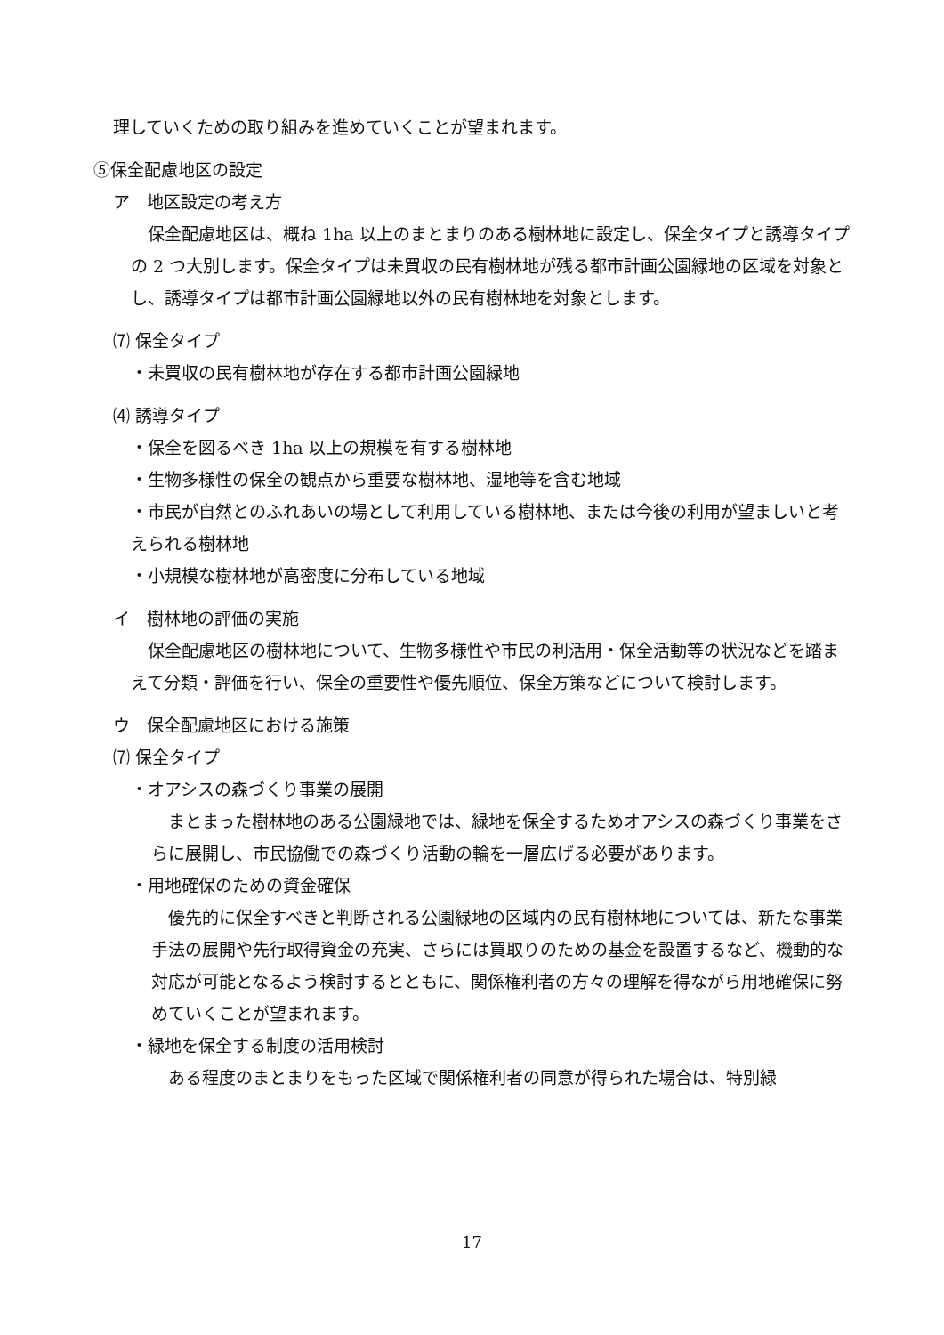理していくための取り組みを進めていくことが望まれます。
⑤保全配慮地区の設定
ア　地区設定の考え方
　保全配慮地区は、概ね 1ha 以上のまとまりのある樹林地に設定し、保全タイプと誘導タイプの 2 つ大別します。保全タイプは未買収の民有樹林地が残る都市計画公園緑地の区域を対象とし、誘導タイプは都市計画公園緑地以外の民有樹林地を対象とします。
⑺ 保全タイプ
・未買収の民有樹林地が存在する都市計画公園緑地
⑷ 誘導タイプ
・保全を図るべき 1ha 以上の規模を有する樹林地
・生物多様性の保全の観点から重要な樹林地、湿地等を含む地域
・市民が自然とのふれあいの場として利用している樹林地、または今後の利用が望ましいと考えられる樹林地
・小規模な樹林地が高密度に分布している地域
イ　樹林地の評価の実施
　保全配慮地区の樹林地について、生物多様性や市民の利活用・保全活動等の状況などを踏まえて分類・評価を行い、保全の重要性や優先順位、保全方策などについて検討します。
ウ　保全配慮地区における施策
⑺ 保全タイプ
・オアシスの森づくり事業の展開
　まとまった樹林地のある公園緑地では、緑地を保全するためオアシスの森づくり事業をさらに展開し、市民協働での森づくり活動の輪を一層広げる必要があります。
・用地確保のための資金確保
　優先的に保全すべきと判断される公園緑地の区域内の民有樹林地については、新たな事業手法の展開や先行取得資金の充実、さらには買取りのための基金を設置するなど、機動的な対応が可能となるよう検討するとともに、関係権利者の方々の理解を得ながら用地確保に努めていくことが望まれます。
・緑地を保全する制度の活用検討
　ある程度のまとまりをもった区域で関係権利者の同意が得られた場合は、特別緑
17